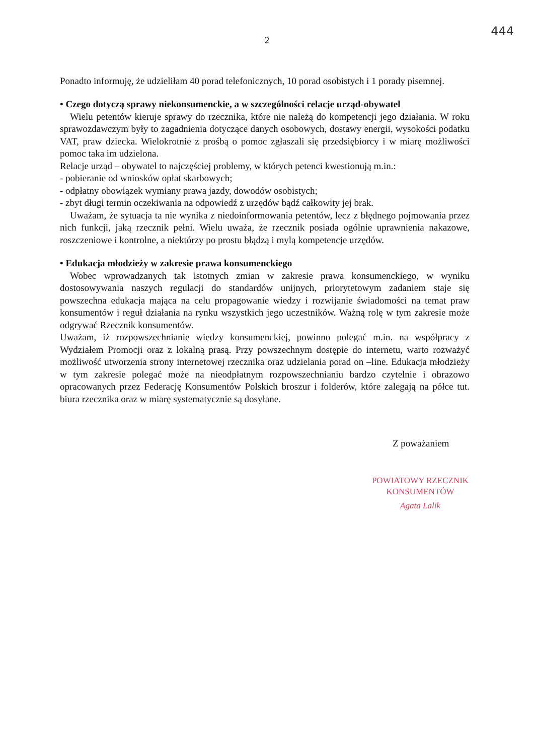444
2
Ponadto informuję, że udzieliłam 40 porad telefonicznych, 10 porad osobistych i 1 porady pisemnej.
• Czego dotyczą sprawy niekonsumenckie, a w szczególności relacje urząd-obywatel
Wielu petentów kieruje sprawy do rzecznika, które nie należą do kompetencji jego działania. W roku sprawozdawczym były to zagadnienia dotyczące danych osobowych, dostawy energii, wysokości podatku VAT, praw dziecka. Wielokrotnie z prośbą o pomoc zgłaszali się przedsiębiorcy i w miarę możliwości pomoc taka im udzielona.
Relacje urząd – obywatel to najczęściej problemy, w których petenci kwestionują m.in.:
- pobieranie od wniosków opłat skarbowych;
- odpłatny obowiązek wymiany prawa jazdy, dowodów osobistych;
- zbyt długi termin oczekiwania na odpowiedź z urzędów bądź całkowity jej brak.
Uważam, że sytuacja ta nie wynika z niedoinformowania petentów, lecz z błędnego pojmowania przez nich funkcji, jaką rzecznik pełni. Wielu uważa, że rzecznik posiada ogólnie uprawnienia nakazowe, roszczeniowe i kontrolne, a niektórzy po prostu błądzą i mylą kompetencje urzędów.
• Edukacja młodzieży w zakresie prawa konsumenckiego
Wobec wprowadzanych tak istotnych zmian w zakresie prawa konsumenckiego, w wyniku dostosowywania naszych regulacji do standardów unijnych, priorytetowym zadaniem staje się powszechna edukacja mająca na celu propagowanie wiedzy i rozwijanie świadomości na temat praw konsumentów i reguł działania na rynku wszystkich jego uczestników. Ważną rolę w tym zakresie może odgrywać Rzecznik konsumentów.
Uważam, iż rozpowszechnianie wiedzy konsumenckiej, powinno polegać m.in. na współpracy z Wydziałem Promocji oraz z lokalną prasą. Przy powszechnym dostępie do internetu, warto rozważyć możliwość utworzenia strony internetowej rzecznika oraz udzielania porad on –line. Edukacja młodzieży w tym zakresie polegać może na nieodpłatnym rozpowszechnianiu bardzo czytelnie i obrazowo opracowanych przez Federację Konsumentów Polskich broszur i folderów, które zalegają na półce tut. biura rzecznika oraz w miarę systematycznie są dosyłane.
Z poważaniem
POWIATOWY RZECZNIK
KONSUMENTÓW
Agata Lalik